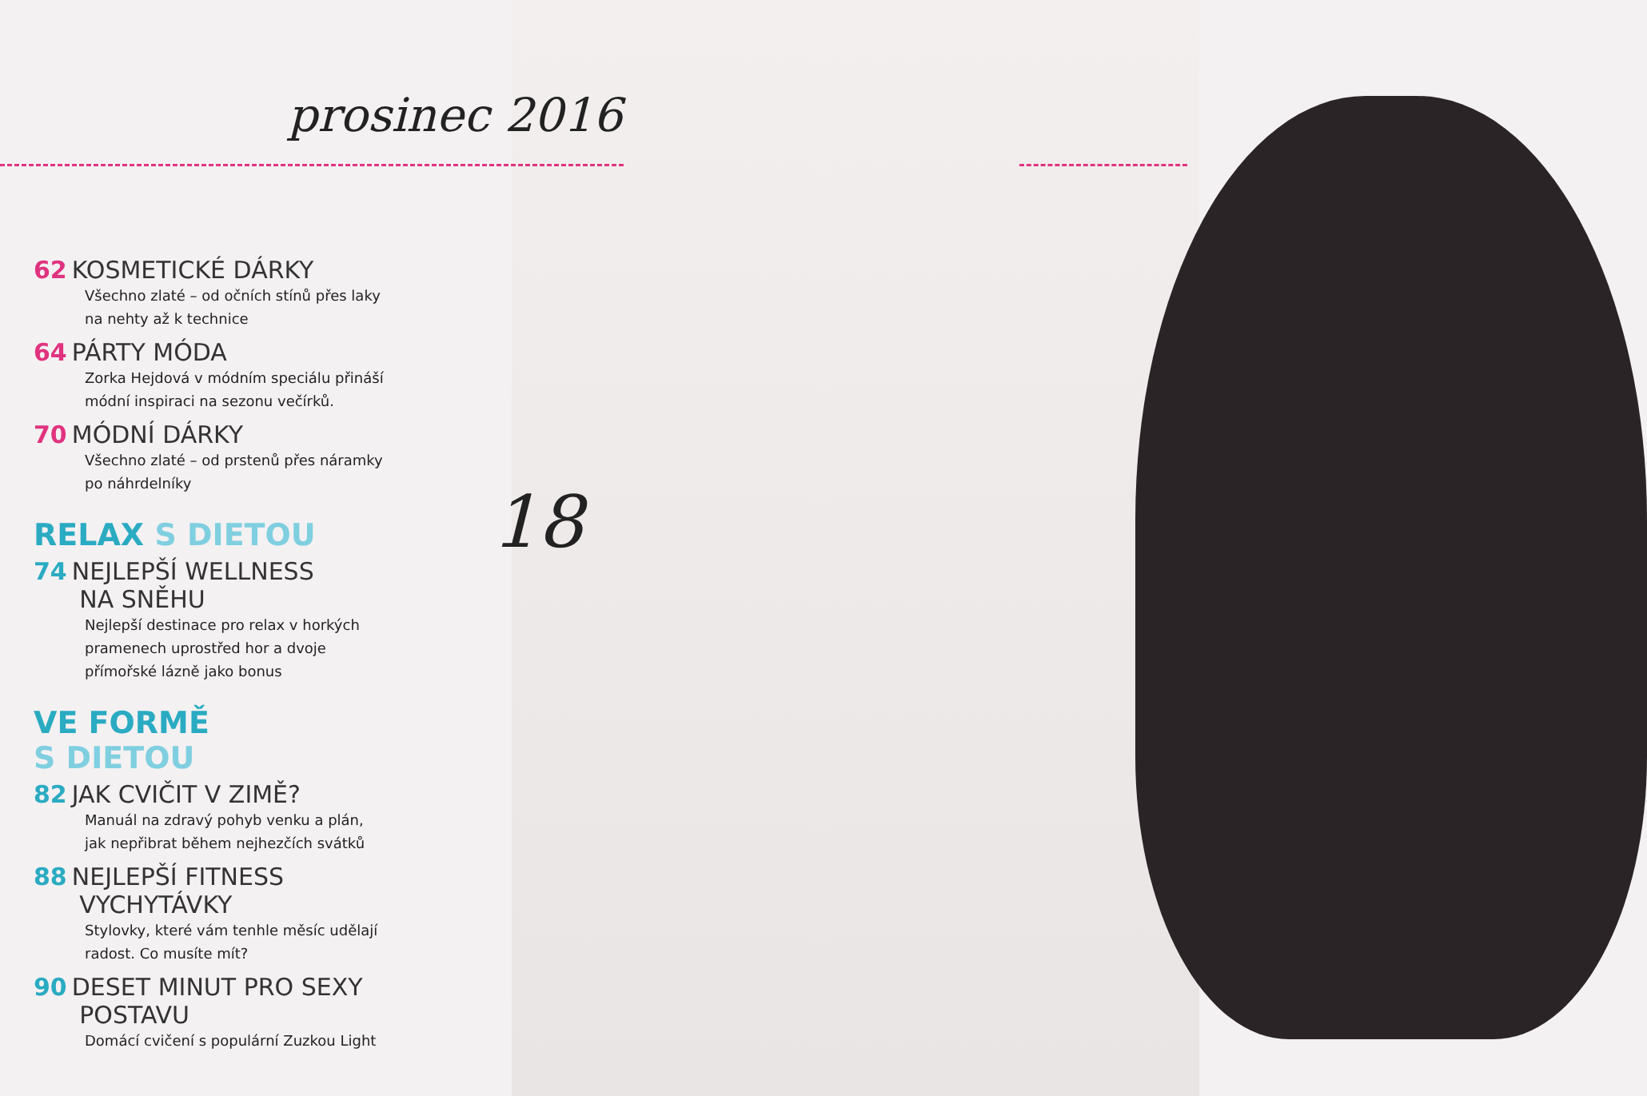prosinec 2016
18
62 KOSMETICKÉ DÁRKY
Všechno zlaté – od očních stínů přes laky na nehty až k technice
64 PÁRTY MÓDA
Zorka Hejdová v módním speciálu přináší módní inspiraci na sezonu večírků.
70 MÓDNÍ DÁRKY
Všechno zlaté – od prstenů přes náramky po náhrdelníky
RELAX S DIETOU
74 NEJLEPŠÍ WELLNESS
NA SNĚHU
Nejlepší destinace pro relax v horkých pramenech uprostřed hor a dvoje přímořské lázně jako bonus
VE FORMĚ
S DIETOU
82 JAK CVIČIT V ZIMĚ?
Manuál na zdravý pohyb venku a plán, jak nepřibrat během nejhezčích svátků
88 NEJLEPŠÍ FITNESS
VYCHYTÁVKY
Stylovky, které vám tenhle měsíc udělají radost. Co musíte mít?
90 DESET MINUT PRO SEXY
POSTAVU
Domácí cvičení s populární Zuzkou Light